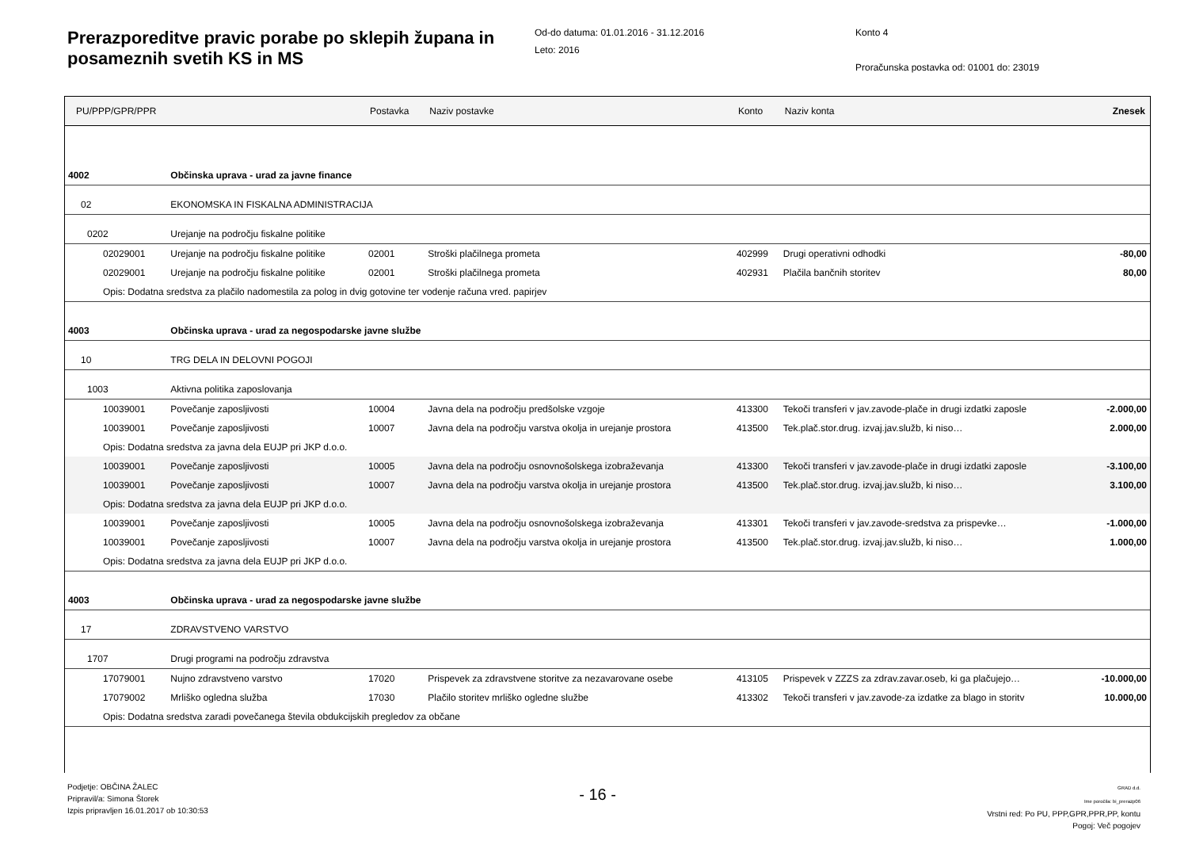Prerazporeditve pravic porabe po sklepih župana in posameznih svetih KS in MS
Od-do datuma: 01.01.2016 - 31.12.2016
Leto: 2016
Konto 4
Proračunska postavka od: 01001 do: 23019
| PU/PPP/GPR/PPR | | Postavka | Naziv postavke | Konto | Naziv konta | Znesek |
| --- | --- | --- | --- | --- | --- | --- |
| 4002 | Občinska uprava - urad za javne finance | | | | | |
| 02 | EKONOMSKA IN FISKALNA ADMINISTRACIJA | | | | | |
| 0202 | Urejanje na področju fiskalne politike | | | | | |
| 02029001 | Urejanje na področju fiskalne politike | 02001 | Stroški plačilnega prometa | 402999 | Drugi operativni odhodki | -80,00 |
| 02029001 | Urejanje na področju fiskalne politike | 02001 | Stroški plačilnega prometa | 402931 | Plačila bančnih storitev | 80,00 |
| Opis: Dodatna sredstva za plačilo nadomestila za polog in dvig gotovine ter vodenje računa vred. papirjev | | | | | | |
| 4003 | Občinska uprava - urad za negospodarske javne službe | | | | | |
| 10 | TRG DELA IN DELOVNI POGOJI | | | | | |
| 1003 | Aktivna politika zaposlovanja | | | | | |
| 10039001 | Povečanje zaposljivosti | 10004 | Javna dela na področju predšolske vzgoje | 413300 | Tekoči transferi v jav.zavode-plače in drugi izdatki zaposle | -2.000,00 |
| 10039001 | Povečanje zaposljivosti | 10007 | Javna dela na področju varstva okolja in urejanje prostora | 413500 | Tek.plač.stor.drug. izvaj.jav.služb, ki niso… | 2.000,00 |
| Opis: Dodatna sredstva za javna dela EUJP pri JKP d.o.o. | | | | | | |
| 10039001 | Povečanje zaposljivosti | 10005 | Javna dela na področju osnovnošolskega izobraževanja | 413300 | Tekoči transferi v jav.zavode-plače in drugi izdatki zaposle | -3.100,00 |
| 10039001 | Povečanje zaposljivosti | 10007 | Javna dela na področju varstva okolja in urejanje prostora | 413500 | Tek.plač.stor.drug. izvaj.jav.služb, ki niso… | 3.100,00 |
| Opis: Dodatna sredstva za javna dela EUJP pri JKP d.o.o. | | | | | | |
| 10039001 | Povečanje zaposljivosti | 10005 | Javna dela na področju osnovnošolskega izobraževanja | 413301 | Tekoči transferi v jav.zavode-sredstva za prispevke… | -1.000,00 |
| 10039001 | Povečanje zaposljivosti | 10007 | Javna dela na področju varstva okolja in urejanje prostora | 413500 | Tek.plač.stor.drug. izvaj.jav.služb, ki niso… | 1.000,00 |
| Opis: Dodatna sredstva za javna dela EUJP pri JKP d.o.o. | | | | | | |
| 4003 | Občinska uprava - urad za negospodarske javne službe | | | | | |
| 17 | ZDRAVSTVENO VARSTVO | | | | | |
| 1707 | Drugi programi na področju zdravstva | | | | | |
| 17079001 | Nujno zdravstveno varstvo | 17020 | Prispevek za zdravstvene storitve za nezavarovane osebe | 413105 | Prispevek v ZZZS za zdrav.zavar.oseb, ki ga plačujejo… | -10.000,00 |
| 17079002 | Mrliško ogledna služba | 17030 | Plačilo storitev mrliško ogledne službe | 413302 | Tekoči transferi v jav.zavode-za izdatke za blago in storitv | 10.000,00 |
| Opis: Dodatna sredstva zaradi povečanega števila obdukcijskih pregledov za občane | | | | | | |
Podjetje: OBČINA ŽALEC
Pripravil/a: Simona Štorek
Izpis pripravljen 16.01.2017 ob 10:30:53
- 16 -
GRAD d.d.
Ime poročila: bi_prerazp06
Vrstni red: Po PU, PPP,GPR,PPR,PP, kontu
Pogoj: Več pogojev